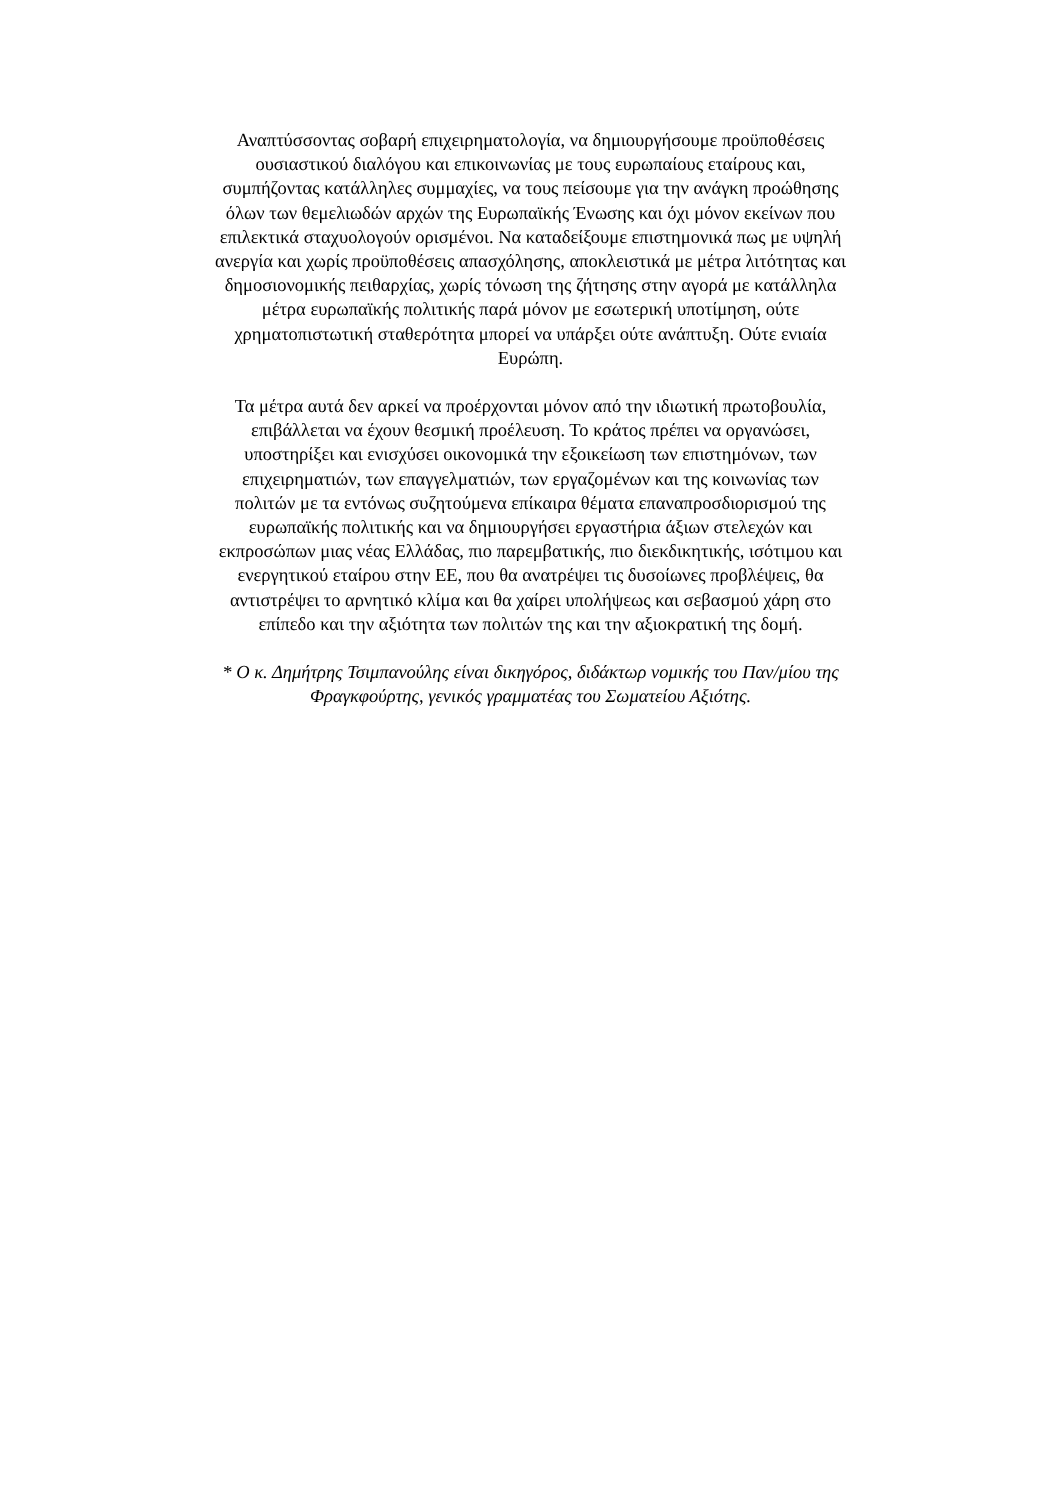Αναπτύσσοντας σοβαρή επιχειρηματολογία, να δημιουργήσουμε προϋποθέσεις
ουσιαστικού διαλόγου και επικοινωνίας με τους ευρωπαίους εταίρους και,
συμπήζοντας κατάλληλες συμμαχίες, να τους πείσουμε για την ανάγκη προώθησης
όλων των θεμελιωδών αρχών της Ευρωπαϊκής Ένωσης και όχι μόνον εκείνων που
επιλεκτικά σταχυολογούν ορισμένοι. Να καταδείξουμε επιστημονικά πως με υψηλή
ανεργία και χωρίς προϋποθέσεις απασχόλησης, αποκλειστικά με μέτρα λιτότητας και
δημοσιονομικής πειθαρχίας, χωρίς τόνωση της ζήτησης στην αγορά με κατάλληλα
μέτρα ευρωπαϊκής πολιτικής παρά μόνον με εσωτερική υποτίμηση, ούτε
χρηματοπιστωτική σταθερότητα μπορεί να υπάρξει ούτε ανάπτυξη. Ούτε ενιαία
Ευρώπη.
Τα μέτρα αυτά δεν αρκεί να προέρχονται μόνον από την ιδιωτική πρωτοβουλία,
επιβάλλεται να έχουν θεσμική προέλευση. Το κράτος πρέπει να οργανώσει,
υποστηρίξει και ενισχύσει οικονομικά την εξοικείωση των επιστημόνων, των
επιχειρηματιών, των επαγγελματιών, των εργαζομένων και της κοινωνίας των
πολιτών με τα εντόνως συζητούμενα επίκαιρα θέματα επαναπροσδιορισμού της
ευρωπαϊκής πολιτικής και να δημιουργήσει εργαστήρια άξιων στελεχών και
εκπροσώπων μιας νέας Ελλάδας, πιο παρεμβατικής, πιο διεκδικητικής, ισότιμου και
ενεργητικού εταίρου στην ΕΕ, που θα ανατρέψει τις δυσοίωνες προβλέψεις, θα
αντιστρέψει το αρνητικό κλίμα και θα χαίρει υπολήψεως και σεβασμού χάρη στο
επίπεδο και την αξιότητα των πολιτών της και την αξιοκρατική της δομή.
* Ο κ. Δημήτρης Τσιμπανούλης είναι δικηγόρος, διδάκτωρ νομικής του Παν/μίου της
Φραγκφούρτης, γενικός γραμματέας του Σωματείου Αξιότης.